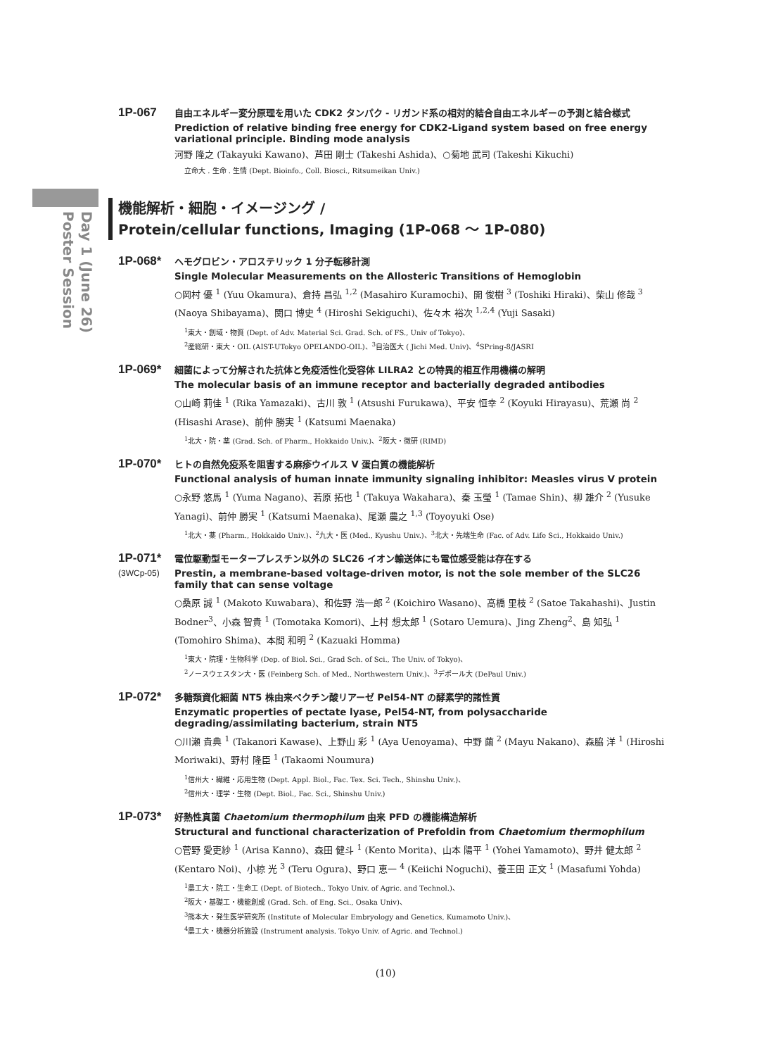Day 1 (June 26)
Poster Session
1P-067
自由エネルギー変分原理を用いた CDK2 タンパク - リガンド系の相対的結合自由エネルギーの予測と結合様式
Prediction of relative binding free energy for CDK2-Ligand system based on free energy variational principle. Binding mode analysis
河野 隆之 (Takayuki Kawano)、芦田 剛士 (Takeshi Ashida)、○菊地 武司 (Takeshi Kikuchi)
立命大 . 生命 . 生情 (Dept. Bioinfo., Coll. Biosci., Ritsumeikan Univ.)
機能解析・細胞・イメージング /
Protein/cellular functions, Imaging (1P-068 ～ 1P-080)
1P-068*
ヘモグロビン・アロステリック 1 分子転移計測
Single Molecular Measurements on the Allosteric Transitions of Hemoglobin
○岡村 優 <sup>1</sup> (Yuu Okamura)、倉持 昌弘 <sup>1,2</sup> (Masahiro Kuramochi)、開 俊樹 <sup>3</sup> (Toshiki Hiraki)、柴山 修哉 <sup>3</sup> (Naoya Shibayama)、関口 博史 <sup>4</sup> (Hiroshi Sekiguchi)、佐々木 裕次 <sup>1,2,4</sup> (Yuji Sasaki)
<sup>1</sup> 東大・創域・物質 (Dept. of Adv. Material Sci. Grad. Sch. of FS., Univ of Tokyo)、
<sup>2</sup> 産総研・東大・OIL (AIST-UTokyo OPELANDO-OIL)、<sup>3</sup>自治医大 ( Jichi Med. Univ)、<sup>4</sup>SPring-8/JASRI
1P-069*
細菌によって分解された抗体と免疫活性化受容体 LILRA2 との特異的相互作用機構の解明
The molecular basis of an immune receptor and bacterially degraded antibodies
○山崎 莉佳 <sup>1</sup> (Rika Yamazaki)、古川 敦 <sup>1</sup> (Atsushi Furukawa)、平安 恒幸 <sup>2</sup> (Koyuki Hirayasu)、荒瀬 尚 <sup>2</sup> (Hisashi Arase)、前仲 勝実 <sup>1</sup> (Katsumi Maenaka)
<sup>1</sup> 北大・院・薬 (Grad. Sch. of Pharm., Hokkaido Univ.)、<sup>2</sup>阪大・微研 (RIMD)
1P-070*
ヒトの自然免疫系を阻害する麻疹ウイルス V 蛋白質の機能解析
Functional analysis of human innate immunity signaling inhibitor: Measles virus V protein
○永野 悠馬 <sup>1</sup> (Yuma Nagano)、若原 拓也 <sup>1</sup> (Takuya Wakahara)、秦 玉瑩 <sup>1</sup> (Tamae Shin)、柳 雄介 <sup>2</sup> (Yusuke Yanagi)、前仲 勝実 <sup>1</sup> (Katsumi Maenaka)、尾瀬 農之 <sup>1,3</sup> (Toyoyuki Ose)
<sup>1</sup> 北大・薬 (Pharm., Hokkaido Univ.)、<sup>2</sup>九大・医 (Med., Kyushu Univ.)、<sup>3</sup>北大・先端生命 (Fac. of Adv. Life Sci., Hokkaido Univ.)
1P-071*
(3WCp-05)
電位駆動型モータープレスチン以外の SLC26 イオン輸送体にも電位感受能は存在する
Prestin, a membrane-based voltage-driven motor, is not the sole member of the SLC26 family that can sense voltage
○桑原 誠 <sup>1</sup> (Makoto Kuwabara)、和佐野 浩一郎 <sup>2</sup> (Koichiro Wasano)、高橋 里枝 <sup>2</sup> (Satoe Takahashi)、Justin Bodner<sup>3</sup>、小森 智貴 <sup>1</sup> (Tomotaka Komori)、上村 想太郎 <sup>1</sup> (Sotaro Uemura)、Jing Zheng<sup>2</sup>、島 知弘 <sup>1</sup> (Tomohiro Shima)、本間 和明 <sup>2</sup> (Kazuaki Homma)
<sup>1</sup> 東大・院理・生物科学 (Dep. of Biol. Sci., Grad Sch. of Sci., The Univ. of Tokyo)、
<sup>2</sup> ノースウェスタン大・医 (Feinberg Sch. of Med., Northwestern Univ.)、<sup>3</sup>デポール大 (DePaul Univ.)
1P-072*
多糖類資化細菌 NT5 株由来ペクチン酸リアーゼ Pel54-NT の酵素学的諸性質
Enzymatic properties of pectate lyase, Pel54-NT, from polysaccharide degrading/assimilating bacterium, strain NT5
○川瀬 貴典 <sup>1</sup> (Takanori Kawase)、上野山 彩 <sup>1</sup> (Aya Uenoyama)、中野 繭 <sup>2</sup> (Mayu Nakano)、森脇 洋 <sup>1</sup> (Hiroshi Moriwaki)、野村 隆臣 <sup>1</sup> (Takaomi Noumura)
<sup>1</sup> 信州大・繊維・応用生物 (Dept. Appl. Biol., Fac. Tex. Sci. Tech., Shinshu Univ.)、
<sup>2</sup> 信州大・理学・生物 (Dept. Biol., Fac. Sci., Shinshu Univ.)
1P-073*
好熱性真菌 Chaetomium thermophilum 由来 PFD の機能構造解析
Structural and functional characterization of Prefoldin from Chaetomium thermophilum
○菅野 愛吏紗 <sup>1</sup> (Arisa Kanno)、森田 健斗 <sup>1</sup> (Kento Morita)、山本 陽平 <sup>1</sup> (Yohei Yamamoto)、野井 健太郎 <sup>2</sup> (Kentaro Noi)、小椋 光 <sup>3</sup> (Teru Ogura)、野口 恵一 <sup>4</sup> (Keiichi Noguchi)、養王田 正文 <sup>1</sup> (Masafumi Yohda)
<sup>1</sup> 農工大・院工・生命工 (Dept. of Biotech., Tokyo Univ. of Agric. and Technol.)、
<sup>2</sup> 阪大・基礎工・機能創成 (Grad. Sch. of Eng. Sci., Osaka Univ)、
<sup>3</sup> 熊本大・発生医学研究所 (Institute of Molecular Embryology and Genetics, Kumamoto Univ.)、
<sup>4</sup> 農工大・機器分析施設 (Instrument analysis. Tokyo Univ. of Agric. and Technol.)
(10)